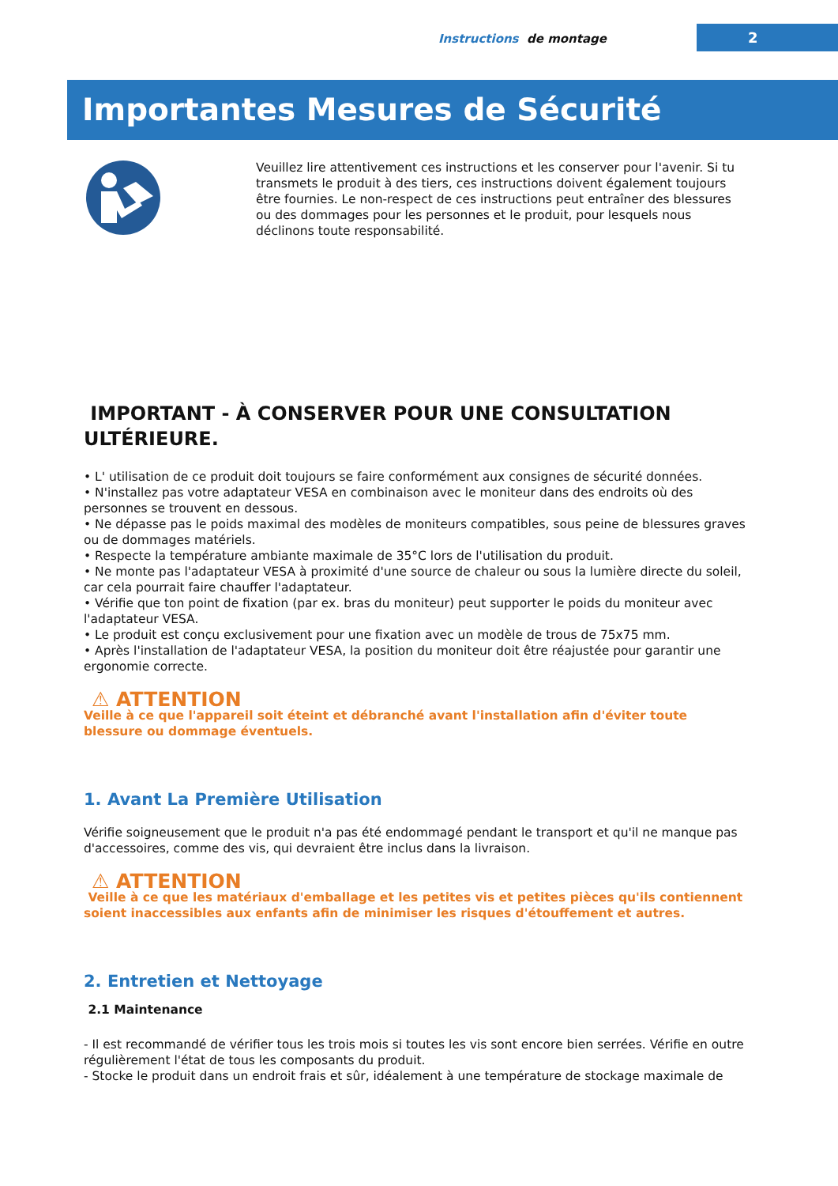Instructions de montage 2
Importantes Mesures de Sécurité
Veuillez lire attentivement ces instructions et les conserver pour l'avenir. Si tu transmets le produit à des tiers, ces instructions doivent également toujours être fournies. Le non-respect de ces instructions peut entraîner des blessures ou des dommages pour les personnes et le produit, pour lesquels nous déclinons toute responsabilité.
IMPORTANT - À CONSERVER POUR UNE CONSULTATION ULTÉRIEURE.
• L' utilisation de ce produit doit toujours se faire conformément aux consignes de sécurité données.
• N'installez pas votre adaptateur VESA en combinaison avec le moniteur dans des endroits où des personnes se trouvent en dessous.
• Ne dépasse pas le poids maximal des modèles de moniteurs compatibles, sous peine de blessures graves ou de dommages matériels.
• Respecte la température ambiante maximale de 35°C lors de l'utilisation du produit.
• Ne monte pas l'adaptateur VESA à proximité d'une source de chaleur ou sous la lumière directe du soleil, car cela pourrait faire chauffer l'adaptateur.
• Vérifie que ton point de fixation (par ex. bras du moniteur) peut supporter le poids du moniteur avec l'adaptateur VESA.
• Le produit est conçu exclusivement pour une fixation avec un modèle de trous de 75x75 mm.
• Après l'installation de l'adaptateur VESA, la position du moniteur doit être réajustée pour garantir une ergonomie correcte.
⚠ ATTENTION
Veille à ce que l'appareil soit éteint et débranché avant l'installation afin d'éviter toute blessure ou dommage éventuels.
1. Avant La Première Utilisation
Vérifie soigneusement que le produit n'a pas été endommagé pendant le transport et qu'il ne manque pas d'accessoires, comme des vis, qui devraient être inclus dans la livraison.
⚠ ATTENTION
Veille à ce que les matériaux d'emballage et les petites vis et petites pièces qu'ils contiennent soient inaccessibles aux enfants afin de minimiser les risques d'étouffement et autres.
2. Entretien et Nettoyage
2.1 Maintenance
- Il est recommandé de vérifier tous les trois mois si toutes les vis sont encore bien serrées. Vérifie en outre régulièrement l'état de tous les composants du produit.
- Stocke le produit dans un endroit frais et sûr, idéalement à une température de stockage maximale de